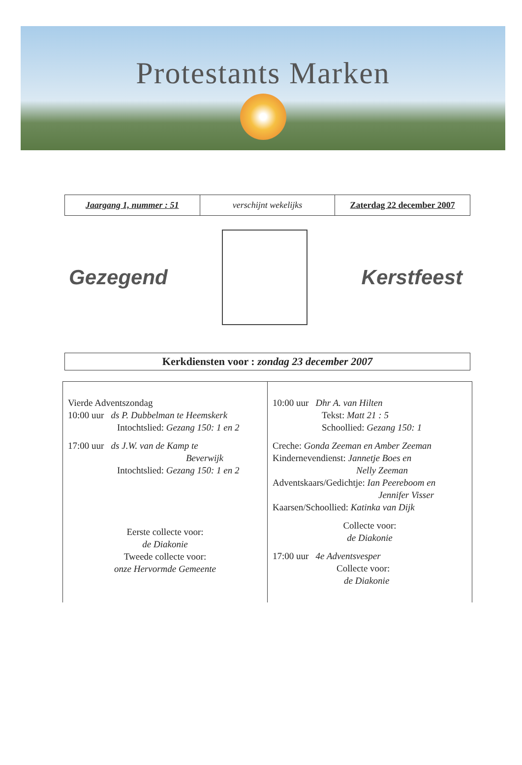Protestants Marken
| Jaargang 1, nummer : 51 | verschijnt wekelijks | Zaterdag 22 december 2007 |
Gezegend Kerstfeest
Kerkdiensten voor : zondag 23 december 2007
| Vierde Adventszondag 10:00 uur ds P. Dubbelman te Heemskerk Intochtslied: Gezang 150: 1 en 2 17:00 uur ds J.W. van de Kamp te Beverwijk Intochtslied: Gezang 150: 1 en 2 Eerste collecte voor: de Diakonie Tweede collecte voor: onze Hervormde Gemeente | 10:00 uur Dhr A. van Hilten Tekst: Matt 21 : 5 Schoollied: Gezang 150: 1 Creche: Gonda Zeeman en Amber Zeeman Kindernevendienst: Jannetje Boes en Nelly Zeeman Adventskaars/Gedichtje: Ian Peereboom en Jennifer Visser Kaarsen/Schoollied: Katinka van Dijk Collecte voor: de Diakonie 17:00 uur 4e Adventsvesper Collecte voor: de Diakonie |